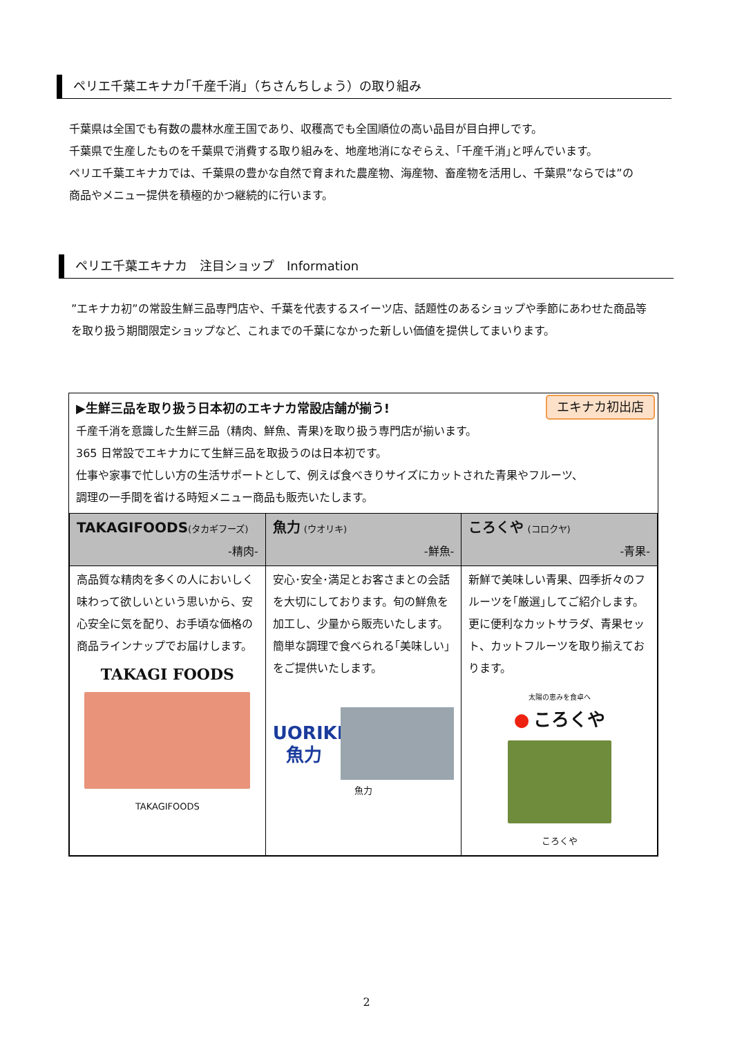ペリエ千葉エキナカ｢千産千消」（ちさんちしょう）の取り組み
千葉県は全国でも有数の農林水産王国であり、収穫高でも全国順位の高い品目が目白押しです。
千葉県で生産したものを千葉県で消費する取り組みを、地産地消になぞらえ、｢千産千消｣と呼んでいます。
ペリエ千葉エキナカでは、千葉県の豊かな自然で育まれた農産物、海産物、畜産物を活用し、千葉県”ならでは”の
商品やメニュー提供を積極的かつ継続的に行います。
ペリエ千葉エキナカ　注目ショップ　Information
”エキナカ初”の常設生鮮三品専門店や、千葉を代表するスイーツ店、話題性のあるショップや季節にあわせた商品等
を取り扱う期間限定ショップなど、これまでの千葉になかった新しい価値を提供してまいります。
エキナカ初出店
▶生鮮三品を取り扱う日本初のエキナカ常設店舗が揃う!
千産千消を意識した生鮮三品（精肉、鮮魚、青果)を取り扱う専門店が揃います。
365 日常設でエキナカにて生鮮三品を取扱うのは日本初です。
仕事や家事で忙しい方の生活サポートとして、例えば食べきりサイズにカットされた青果やフルーツ、
調理の一手間を省ける時短メニュー商品も販売いたします。
| TAKAGIFOODS (タカギフーズ) -精肉- | 魚力 (ウオリキ) -鮮魚- | ころくや (コロクヤ) -青果- |
| --- | --- | --- |
| 高品質な精肉を多くの人においしく味わって欲しいという思いから、安心安全に気を配り、お手頃な価格の商品ラインナップでお届けします。 TAKAGI FOODS TAKAGIFOODS | 安心･安全･満足とお客さまとの会話を大切にしております。旬の鮮魚を加工し、少量から販売いたします。簡単な調理で食べられる｢美味しい｣をご提供いたします。 UORIKI 魚力 魚力 | 新鮮で美味しい青果、四季折々のフルーツを｢厳選｣してご紹介します。更に便利なカットサラダ、青果セット、カットフルーツを取り揃えております。 太陽の恵みを食卓へ ● ころくや ころくや |
2